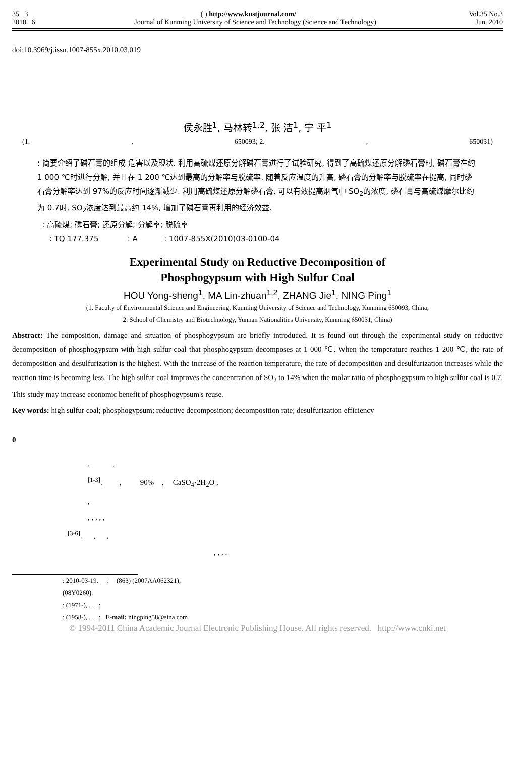35 3 ( ) http://www.kustjournal.com/ Vol.35 No.3
2010 6 Journal of Kunming University of Science and Technology (Science and Technology) Jun. 2010
doi:10.3969/j.issn.1007-855x.2010.03.019
侯永胜<sup>1</sup>, 马林转<sup>1,2</sup>, 张 洁<sup>1</sup>, 宁 平<sup>1</sup>
(1., 650093; 2., 650031)
: 简要介绍了磷石膏的组成 危害以及现状. 利用高硫煤还原分解磷石膏进行了试验研究, 得到了高硫煤还原分解磷石膏时, 磷石膏在约 1 000 ℃时进行分解, 并且在 1 200 ℃达到最高的分解率与脱硫率. 随着反应温度的升高, 磷石膏的分解率与脱硫率在提高, 同时磷石膏分解率达到 97%的反应时间逐渐减少. 利用高硫煤还原分解磷石膏, 可以有效提高烟气中 SO<sub>2</sub>的浓度, 磷石膏与高硫煤摩尔比约为 0.7时, SO<sub>2</sub>浓度达到最高约 14%, 增加了磷石膏再利用的经济效益.
: 高硫煤; 磷石膏; 还原分解; 分解率; 脱硫率
: TQ 177.375 : A : 1007-855X(2010)03-0100-04
Experimental Study on Reductive Decomposition of
Phosphogypsum with High Sulfur Coal
HOU Yong-sheng<sup>1</sup>, MA Lin-zhuan<sup>1,2</sup>, ZHANG Jie<sup>1</sup>, NING Ping<sup>1</sup>
(1. Faculty of Environmental Science and Engineering, Kunming University of Science and Technology, Kunming 650093, China;
2. School of Chemistry and Biotechnology, Yunnan Nationalities University, Kunming 650031, China)
Abstract: The composition, damage and situation of phosphogypsum are briefly introduced. It is found out through the experimental study on reductive decomposition of phosphogypsum with high sulfur coal that phosphogypsum decomposes at 1 000 ℃. When the temperature reaches 1 200 ℃, the rate of decomposition and desulfurization is the highest. With the increase of the reaction temperature, the rate of decomposition and desulfurization increases while the reaction time is becoming less. The high sulfur coal improves the concentration of SO<sub>2</sub> to 14% when the molar ratio of phosphogypsum to high sulfur coal is 0.7. This study may increase economic benefit of phosphogypsum's reuse.
Key words: high sulfur coal; phosphogypsum; reductive decomposition; decomposition rate; desulfurization efficiency
0
, ,
<sup>[1-3]</sup>. , 90% , CaSO<sub>4</sub>·2H<sub>2</sub>O ,
,
, , , , ,
<sup>[3-6]</sup>. , ,
, , , .
: 2010-03-19. : (863) (2007AA062321);
(08Y0260).
: (1971-), , , . :
: (1958-), , , . : . E-mail: ningping58@sina.com
© 1994-2011 China Academic Journal Electronic Publishing House. All rights reserved. http://www.cnki.net